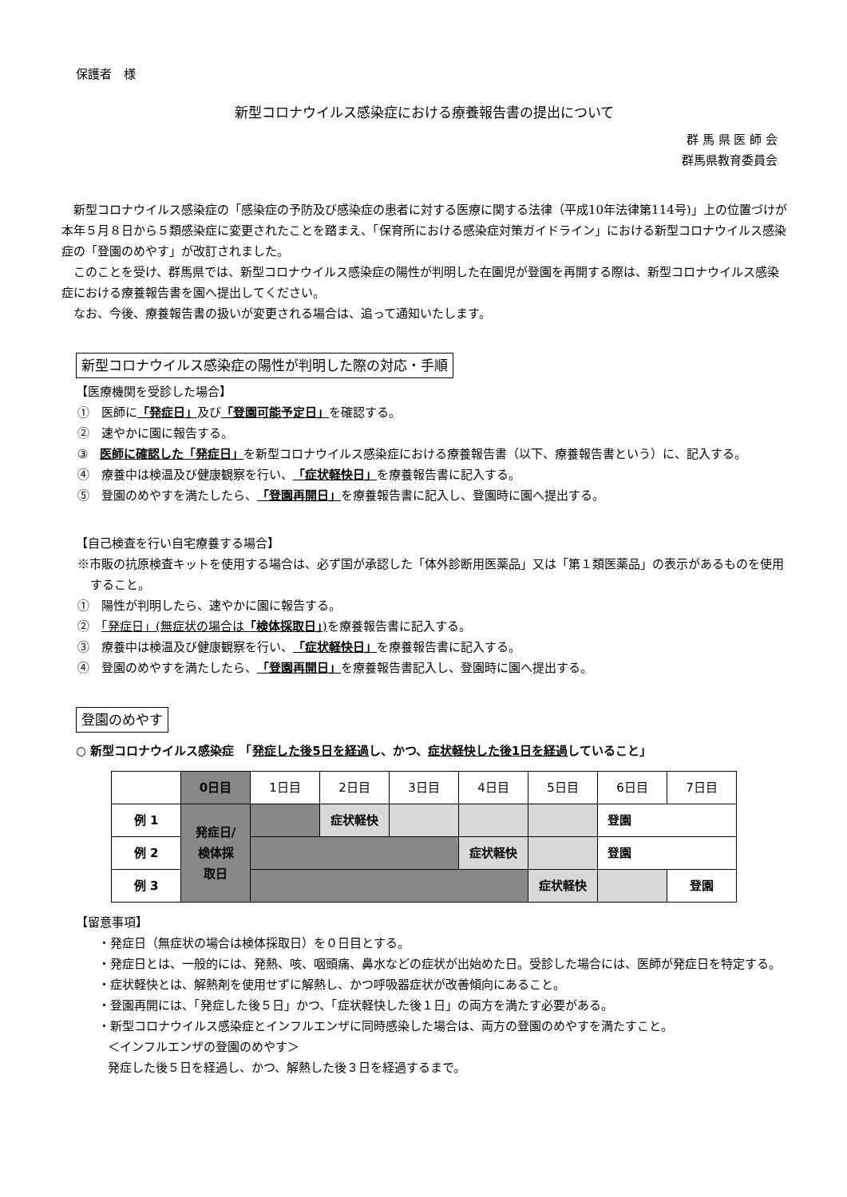保護者　様
新型コロナウイルス感染症における療養報告書の提出について
群 馬 県 医 師 会
群馬県教育委員会
新型コロナウイルス感染症の「感染症の予防及び感染症の患者に対する医療に関する法律（平成10年法律第114号)」上の位置づけが本年５月８日から５類感染症に変更されたことを踏まえ、「保育所における感染症対策ガイドライン」における新型コロナウイルス感染症の「登園のめやす」が改訂されました。
このことを受け、群馬県では、新型コロナウイルス感染症の陽性が判明した在園児が登園を再開する際は、新型コロナウイルス感染症における療養報告書を園へ提出してください。
なお、今後、療養報告書の扱いが変更される場合は、追って通知いたします。
新型コロナウイルス感染症の陽性が判明した際の対応・手順
【医療機関を受診した場合】
①　医師に「発症日」及び「登園可能予定日」を確認する。
②　速やかに園に報告する。
③　医師に確認した「発症日」を新型コロナウイルス感染症における療養報告書（以下、療養報告書という）に、記入する。
④　療養中は検温及び健康観察を行い、「症状軽快日」を療養報告書に記入する。
⑤　登園のめやすを満たしたら、「登園再開日」を療養報告書に記入し、登園時に園へ提出する。
【自己検査を行い自宅療養する場合】
※市販の抗原検査キットを使用する場合は、必ず国が承認した「体外診断用医薬品」又は「第１類医薬品」の表示があるものを使用すること。
①　陽性が判明したら、速やかに園に報告する。
②　「発症日」(無症状の場合は「検体採取日」) を療養報告書に記入する。
③　療養中は検温及び健康観察を行い、「症状軽快日」を療養報告書に記入する。
④　登園のめやすを満たしたら、「登園再開日」を療養報告書記入し、登園時に園へ提出する。
登園のめやす
○ 新型コロナウイルス感染症　「発症した後5日を経過し、かつ、症状軽快した後1日を経過していること」
| | 0日目 | 1日目 | 2日目 | 3日目 | 4日目 | 5日目 | 6日目 | 7日目 |
| --- | --- | --- | --- | --- | --- | --- | --- | --- |
| 例 1 | 発症日/ 検体採 取日 | | 症状軽快 | | | | 登園 | |
| 例 2 | | | | | 症状軽快 | | 登園 | |
| 例 3 | | | | | | 症状軽快 | | 登園 |
【留意事項】
・発症日（無症状の場合は検体採取日）を０日目とする。
・発症日とは、一般的には、発熱、咳、咽頭痛、鼻水などの症状が出始めた日。受診した場合には、医師が発症日を特定する。
・症状軽快とは、解熱剤を使用せずに解熱し、かつ呼吸器症状が改善傾向にあること。
・登園再開には、「発症した後５日」かつ、「症状軽快した後１日」の両方を満たす必要がある。
・新型コロナウイルス感染症とインフルエンザに同時感染した場合は、両方の登園のめやすを満たすこと。
＜インフルエンザの登園のめやす＞
発症した後５日を経過し、かつ、解熱した後３日を経過するまで。